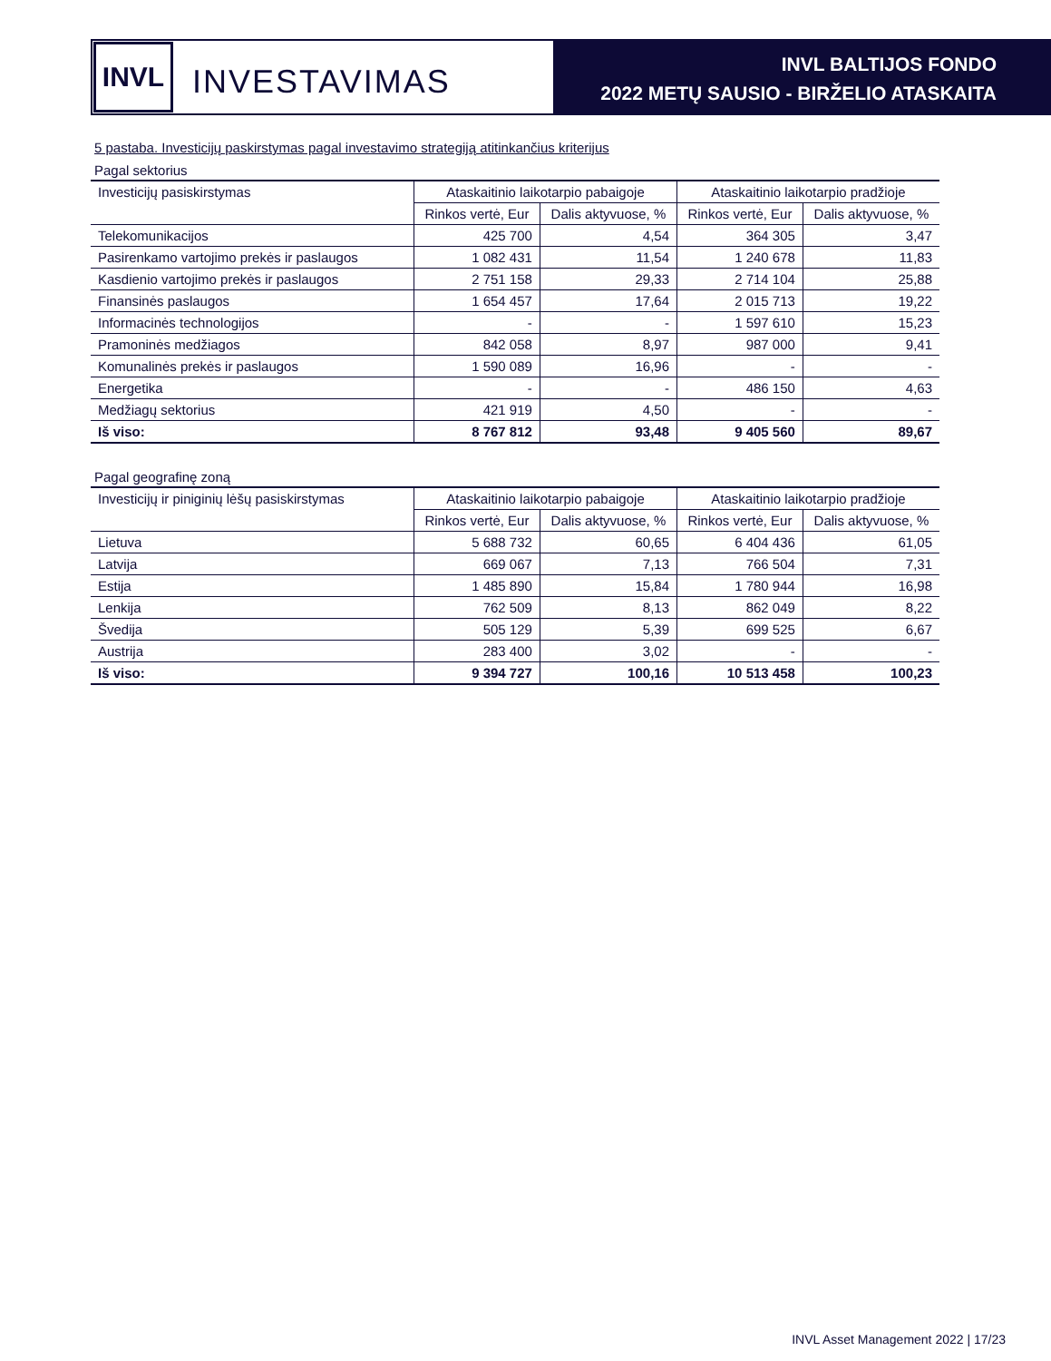INVL
INVESTAVIMAS
INVL BALTIJOS FONDO
2022 METŲ SAUSIO - BIRŽELIO ATASKAITA
5 pastaba. Investicijų paskirstymas pagal investavimo strategiją atitinkančius kriterijus
Pagal sektorius
| Investicijų pasiskirstymas | Ataskaitinio laikotarpio pabaigoje | | Ataskaitinio laikotarpio pradžioje | |
| --- | --- | --- | --- | --- |
| | Rinkos vertė, Eur | Dalis aktyvuose, % | Rinkos vertė, Eur | Dalis aktyvuose, % |
| Telekomunikacijos | 425 700 | 4,54 | 364 305 | 3,47 |
| Pasirenkamo vartojimo prekės ir paslaugos | 1 082 431 | 11,54 | 1 240 678 | 11,83 |
| Kasdienio vartojimo prekės ir paslaugos | 2 751 158 | 29,33 | 2 714 104 | 25,88 |
| Finansinės paslaugos | 1 654 457 | 17,64 | 2 015 713 | 19,22 |
| Informacinės technologijos | - | - | 1 597 610 | 15,23 |
| Pramoninės medžiagos | 842 058 | 8,97 | 987 000 | 9,41 |
| Komunalinės prekės ir paslaugos | 1 590 089 | 16,96 | - | - |
| Energetika | - | - | 486 150 | 4,63 |
| Medžiagų sektorius | 421 919 | 4,50 | - | - |
| Iš viso: | 8 767 812 | 93,48 | 9 405 560 | 89,67 |
Pagal geografinę zoną
| Investicijų ir piniginių lėšų pasiskirstymas | Ataskaitinio laikotarpio pabaigoje | | Ataskaitinio laikotarpio pradžioje | |
| --- | --- | --- | --- | --- |
| | Rinkos vertė, Eur | Dalis aktyvuose, % | Rinkos vertė, Eur | Dalis aktyvuose, % |
| Lietuva | 5 688 732 | 60,65 | 6 404 436 | 61,05 |
| Latvija | 669 067 | 7,13 | 766 504 | 7,31 |
| Estija | 1 485 890 | 15,84 | 1 780 944 | 16,98 |
| Lenkija | 762 509 | 8,13 | 862 049 | 8,22 |
| Švedija | 505 129 | 5,39 | 699 525 | 6,67 |
| Austrija | 283 400 | 3,02 | - | - |
| Iš viso: | 9 394 727 | 100,16 | 10 513 458 | 100,23 |
INVL Asset Management 2022 | 17/23